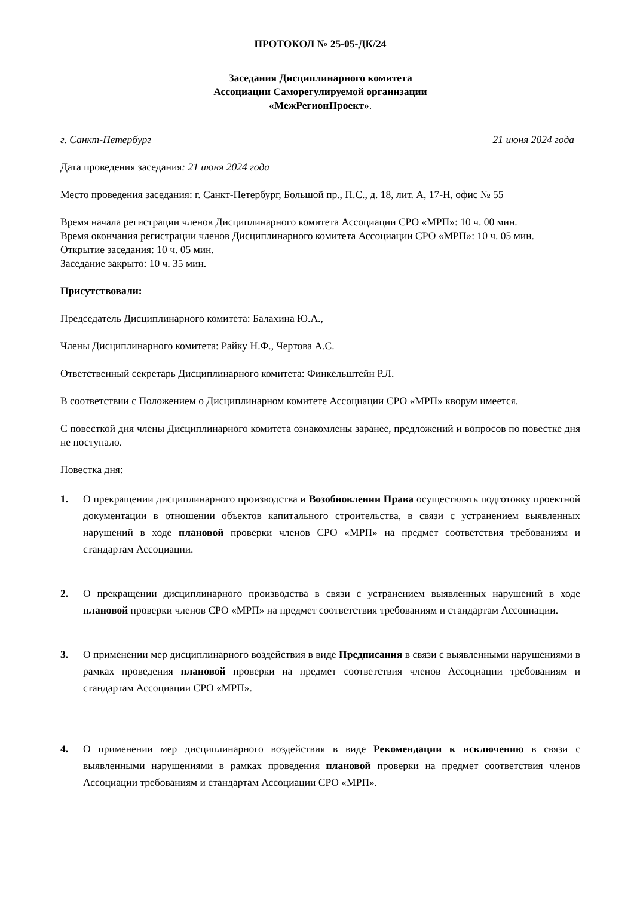ПРОТОКОЛ № 25-05-ДК/24
Заседания Дисциплинарного комитета
Ассоциации Саморегулируемой организации
«МежРегионПроект».
г. Санкт-Петербург 21 июня 2024 года
Дата проведения заседания: 21 июня 2024 года
Место проведения заседания: г. Санкт-Петербург, Большой пр., П.С., д. 18, лит. А, 17-Н, офис № 55
Время начала регистрации членов Дисциплинарного комитета Ассоциации СРО «МРП»: 10 ч. 00 мин.
Время окончания регистрации членов Дисциплинарного комитета Ассоциации СРО «МРП»: 10 ч. 05 мин.
Открытие заседания: 10 ч. 05 мин.
Заседание закрыто: 10 ч. 35 мин.
Присутствовали:
Председатель Дисциплинарного комитета: Балахина Ю.А.,
Члены Дисциплинарного комитета: Райку Н.Ф., Чертова А.С.
Ответственный секретарь Дисциплинарного комитета: Финкельштейн Р.Л.
В соответствии с Положением о Дисциплинарном комитете Ассоциации СРО «МРП» кворум имеется.
С повесткой дня члены Дисциплинарного комитета ознакомлены заранее, предложений и вопросов по повестке дня не поступало.
Повестка дня:
1. О прекращении дисциплинарного производства и Возобновлении Права осуществлять подготовку проектной документации в отношении объектов капитального строительства, в связи с устранением выявленных нарушений в ходе плановой проверки членов СРО «МРП» на предмет соответствия требованиям и стандартам Ассоциации.
2. О прекращении дисциплинарного производства в связи с устранением выявленных нарушений в ходе плановой проверки членов СРО «МРП» на предмет соответствия требованиям и стандартам Ассоциации.
3. О применении мер дисциплинарного воздействия в виде Предписания в связи с выявленными нарушениями в рамках проведения плановой проверки на предмет соответствия членов Ассоциации требованиям и стандартам Ассоциации СРО «МРП».
4. О применении мер дисциплинарного воздействия в виде Рекомендации к исключению в связи с выявленными нарушениями в рамках проведения плановой проверки на предмет соответствия членов Ассоциации требованиям и стандартам Ассоциации СРО «МРП».